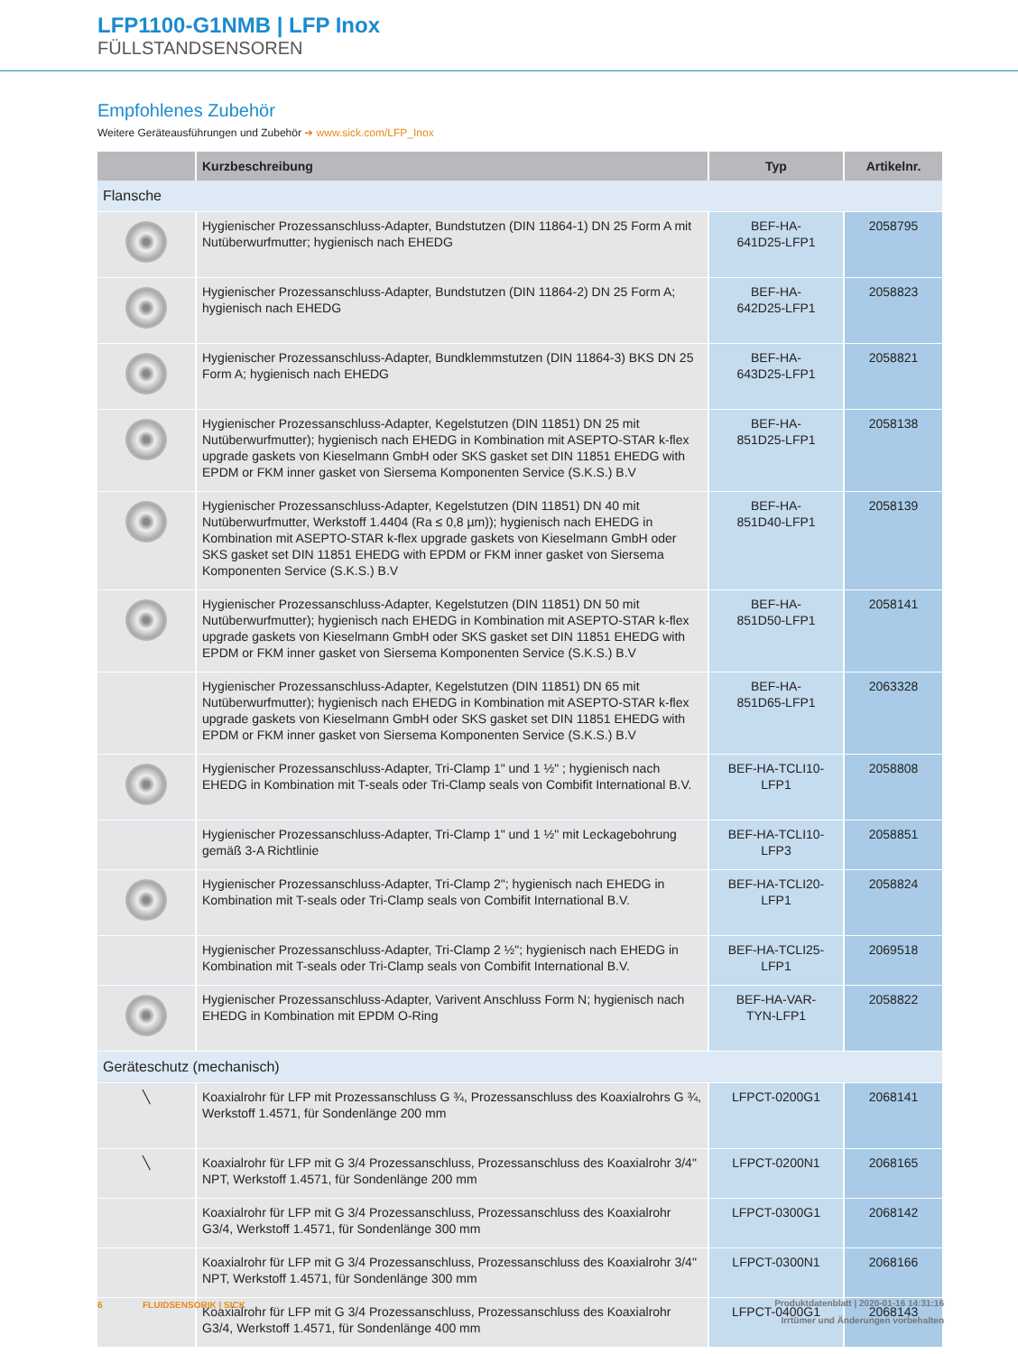LFP1100-G1NMB | LFP Inox
FÜLLSTANDSENSOREN
Empfohlenes Zubehör
Weitere Geräteausführungen und Zubehör ➜ www.sick.com/LFP_Inox
| | Kurzbeschreibung | Typ | Artikelnr. |
| --- | --- | --- | --- |
| Flansche | | | |
| | Hygienischer Prozessanschluss-Adapter, Bundstutzen (DIN 11864-1) DN 25 Form A mit Nutüberwurfmutter; hygienisch nach EHEDG | BEF-HA- 641D25-LFP1 | 2058795 |
| | Hygienischer Prozessanschluss-Adapter, Bundstutzen (DIN 11864-2) DN 25 Form A; hygienisch nach EHEDG | BEF-HA- 642D25-LFP1 | 2058823 |
| | Hygienischer Prozessanschluss-Adapter, Bundklemmstutzen (DIN 11864-3) BKS DN 25 Form A; hygienisch nach EHEDG | BEF-HA- 643D25-LFP1 | 2058821 |
| | Hygienischer Prozessanschluss-Adapter, Kegelstutzen (DIN 11851) DN 25 mit Nutüberwurfmutter); hygienisch nach EHEDG in Kombination mit ASEPTO-STAR k-flex upgrade gaskets von Kieselmann GmbH oder SKS gasket set DIN 11851 EHEDG with EPDM or FKM inner gasket von Siersema Komponenten Service (S.K.S.) B.V | BEF-HA- 851D25-LFP1 | 2058138 |
| | Hygienischer Prozessanschluss-Adapter, Kegelstutzen (DIN 11851) DN 40 mit Nutüberwurfmutter, Werkstoff 1.4404 (Ra ≤ 0,8 µm)); hygienisch nach EHEDG in Kombination mit ASEPTO-STAR k-flex upgrade gaskets von Kieselmann GmbH oder SKS gasket set DIN 11851 EHEDG with EPDM or FKM inner gasket von Siersema Komponenten Service (S.K.S.) B.V | BEF-HA- 851D40-LFP1 | 2058139 |
| | Hygienischer Prozessanschluss-Adapter, Kegelstutzen (DIN 11851) DN 50 mit Nutüberwurfmutter); hygienisch nach EHEDG in Kombination mit ASEPTO-STAR k-flex upgrade gaskets von Kieselmann GmbH oder SKS gasket set DIN 11851 EHEDG with EPDM or FKM inner gasket von Siersema Komponenten Service (S.K.S.) B.V | BEF-HA- 851D50-LFP1 | 2058141 |
| | Hygienischer Prozessanschluss-Adapter, Kegelstutzen (DIN 11851) DN 65 mit Nutüberwurfmutter); hygienisch nach EHEDG in Kombination mit ASEPTO-STAR k-flex upgrade gaskets von Kieselmann GmbH oder SKS gasket set DIN 11851 EHEDG with EPDM or FKM inner gasket von Siersema Komponenten Service (S.K.S.) B.V | BEF-HA- 851D65-LFP1 | 2063328 |
| | Hygienischer Prozessanschluss-Adapter, Tri-Clamp 1" und 1 ½" ; hygienisch nach EHEDG in Kombination mit T-seals oder Tri-Clamp seals von Combifit International B.V. | BEF-HA-TCLI10-LFP1 | 2058808 |
| | Hygienischer Prozessanschluss-Adapter, Tri-Clamp 1" und 1 ½" mit Leckagebohrung gemäß 3-A Richtlinie | BEF-HA-TCLI10-LFP3 | 2058851 |
| | Hygienischer Prozessanschluss-Adapter, Tri-Clamp 2"; hygienisch nach EHEDG in Kombination mit T-seals oder Tri-Clamp seals von Combifit International B.V. | BEF-HA-TCLI20-LFP1 | 2058824 |
| | Hygienischer Prozessanschluss-Adapter, Tri-Clamp 2 ½"; hygienisch nach EHEDG in Kombination mit T-seals oder Tri-Clamp seals von Combifit International B.V. | BEF-HA-TCLI25-LFP1 | 2069518 |
| | Hygienischer Prozessanschluss-Adapter, Varivent Anschluss Form N; hygienisch nach EHEDG in Kombination mit EPDM O-Ring | BEF-HA-VAR- TYN-LFP1 | 2058822 |
| Geräteschutz (mechanisch) | | | |
| ╲ | Koaxialrohr für LFP mit Prozessanschluss G ¾, Prozessanschluss des Koaxialrohrs G ¾, Werkstoff 1.4571, für Sondenlänge 200 mm | LFPCT-0200G1 | 2068141 |
| ╲ | Koaxialrohr für LFP mit G 3/4 Prozessanschluss, Prozessanschluss des Koaxialrohr 3/4" NPT, Werkstoff 1.4571, für Sondenlänge 200 mm | LFPCT-0200N1 | 2068165 |
| | Koaxialrohr für LFP mit G 3/4 Prozessanschluss, Prozessanschluss des Koaxialrohr G3/4, Werkstoff 1.4571, für Sondenlänge 300 mm | LFPCT-0300G1 | 2068142 |
| | Koaxialrohr für LFP mit G 3/4 Prozessanschluss, Prozessanschluss des Koaxialrohr 3/4" NPT, Werkstoff 1.4571, für Sondenlänge 300 mm | LFPCT-0300N1 | 2068166 |
| | Koaxialrohr für LFP mit G 3/4 Prozessanschluss, Prozessanschluss des Koaxialrohr G3/4, Werkstoff 1.4571, für Sondenlänge 400 mm | LFPCT-0400G1 | 2068143 |
6 FLUIDSENSORIK | SICK
Produktdatenblatt | 2020-01-16 14:31:16
Irrtümer und Änderungen vorbehalten